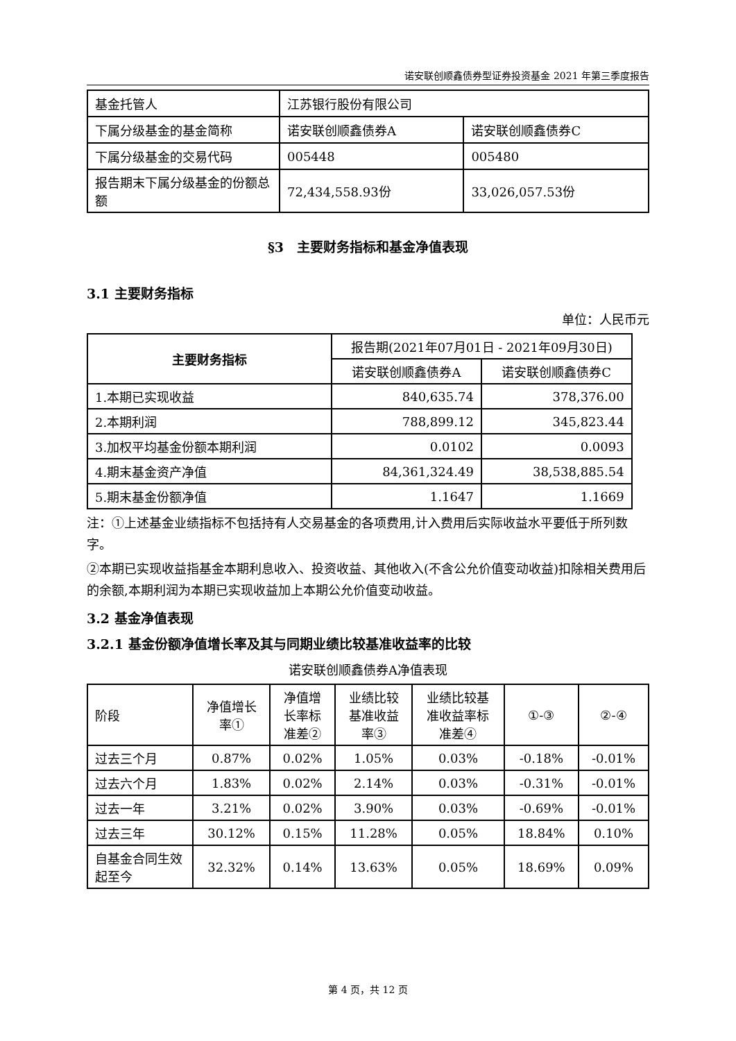诺安联创顺鑫债券型证券投资基金 2021 年第三季度报告
| 基金托管人 | 江苏银行股份有限公司 | |
| 下属分级基金的基金简称 | 诺安联创顺鑫债券A | 诺安联创顺鑫债券C |
| 下属分级基金的交易代码 | 005448 | 005480 |
| 报告期末下属分级基金的份额总额 | 72,434,558.93份 | 33,026,057.53份 |
§3　主要财务指标和基金净值表现
3.1 主要财务指标
单位：人民币元
| 主要财务指标 | 报告期(2021年07月01日 - 2021年09月30日) | |
| | 诺安联创顺鑫债券A | 诺安联创顺鑫债券C |
| 1.本期已实现收益 | 840,635.74 | 378,376.00 |
| 2.本期利润 | 788,899.12 | 345,823.44 |
| 3.加权平均基金份额本期利润 | 0.0102 | 0.0093 |
| 4.期末基金资产净值 | 84,361,324.49 | 38,538,885.54 |
| 5.期末基金份额净值 | 1.1647 | 1.1669 |
注：①上述基金业绩指标不包括持有人交易基金的各项费用,计入费用后实际收益水平要低于所列数字。
②本期已实现收益指基金本期利息收入、投资收益、其他收入(不含公允价值变动收益)扣除相关费用后的余额,本期利润为本期已实现收益加上本期公允价值变动收益。
3.2 基金净值表现
3.2.1 基金份额净值增长率及其与同期业绩比较基准收益率的比较
诺安联创顺鑫债券A净值表现
| 阶段 | 净值增长 率① | 净值增 长率标 准差② | 业绩比较 基准收益 率③ | 业绩比较基 准收益率标 准差④ | ①-③ | ②-④ |
| 过去三个月 | 0.87% | 0.02% | 1.05% | 0.03% | -0.18% | -0.01% |
| 过去六个月 | 1.83% | 0.02% | 2.14% | 0.03% | -0.31% | -0.01% |
| 过去一年 | 3.21% | 0.02% | 3.90% | 0.03% | -0.69% | -0.01% |
| 过去三年 | 30.12% | 0.15% | 11.28% | 0.05% | 18.84% | 0.10% |
| 自基金合同生效起至今 | 32.32% | 0.14% | 13.63% | 0.05% | 18.69% | 0.09% |
第 4 页，共 12 页